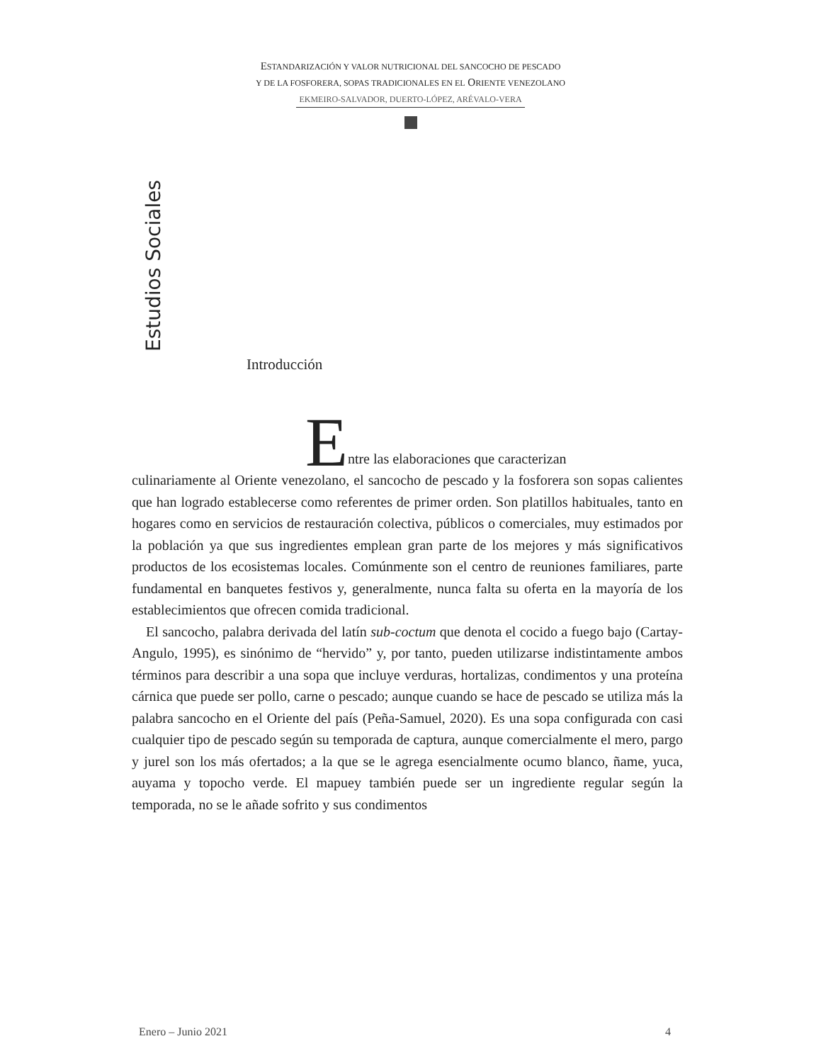ESTANDARIZACIÓN Y VALOR NUTRICIONAL DEL SANCOCHO DE PESCADO
Y DE LA FOSFORERA, SOPAS TRADICIONALES EN EL ORIENTE VENEZOLANO
EKMEIRO-SALVADOR, DUERTO-LÓPEZ, ARÉVALO-VERA
Estudios Sociales
Introducción
Entre las elaboraciones que caracterizan
culinariamente al Oriente venezolano, el sancocho de pescado y la fosforera son sopas calientes que han logrado establecerse como referentes de primer orden. Son platillos habituales, tanto en hogares como en servicios de restauración colectiva, públicos o comerciales, muy estimados por la población ya que sus ingredientes emplean gran parte de los mejores y más significativos productos de los ecosistemas locales. Comúnmente son el centro de reuniones familiares, parte fundamental en banquetes festivos y, generalmente, nunca falta su oferta en la mayoría de los establecimientos que ofrecen comida tradicional.
El sancocho, palabra derivada del latín sub-coctum que denota el cocido a fuego bajo (Cartay-Angulo, 1995), es sinónimo de “hervido” y, por tanto, pueden utilizarse indistintamente ambos términos para describir a una sopa que incluye verduras, hortalizas, condimentos y una proteína cárnica que puede ser pollo, carne o pescado; aunque cuando se hace de pescado se utiliza más la palabra sancocho en el Oriente del país (Peña-Samuel, 2020). Es una sopa configurada con casi cualquier tipo de pescado según su temporada de captura, aunque comercialmente el mero, pargo y jurel son los más ofertados; a la que se le agrega esencialmente ocumo blanco, ñame, yuca, auyama y topocho verde. El mapuey también puede ser un ingrediente regular según la temporada, no se le añade sofrito y sus condimentos
Enero – Junio 2021 4